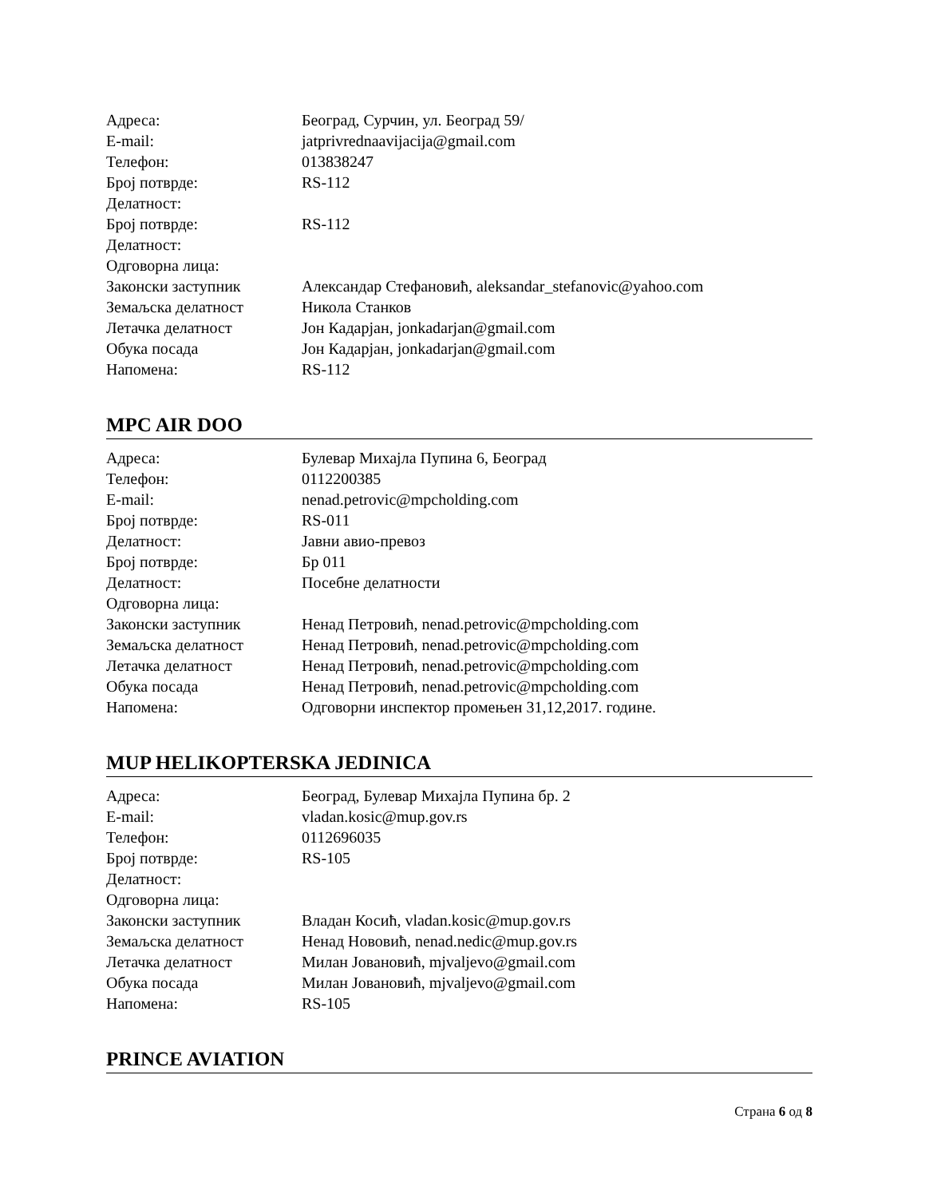| Адреса: | Београд, Сурчин, ул. Београд 59/ |
| E-mail: | jatprivrednaavijacija@gmail.com |
| Телефон: | 013838247 |
| Број потврде: | RS-112 |
| Делатност: | |
| Број потврде: | RS-112 |
| Делатност: | |
| Одговорна лица: | |
| Законски заступник | Александар Стефановић, aleksandar_stefanovic@yahoo.com |
| Земаљска делатност | Никола Станков |
| Летачка делатност | Јон Кадарјан, jonkadarjan@gmail.com |
| Обука посада | Јон Кадарјан, jonkadarjan@gmail.com |
| Напомена: | RS-112 |
MPC AIR DOO
| Адреса: | Булевар Михајла Пупина 6, Београд |
| Телефон: | 0112200385 |
| E-mail: | nenad.petrovic@mpcholding.com |
| Број потврде: | RS-011 |
| Делатност: | Јавни авио-превоз |
| Број потврде: | Бр 011 |
| Делатност: | Посебне делатности |
| Одговорна лица: | |
| Законски заступник | Ненад Петровић, nenad.petrovic@mpcholding.com |
| Земаљска делатност | Ненад Петровић, nenad.petrovic@mpcholding.com |
| Летачка делатност | Ненад Петровић, nenad.petrovic@mpcholding.com |
| Обука посада | Ненад Петровић, nenad.petrovic@mpcholding.com |
| Напомена: | Одговорни инспектор промењен 31,12,2017. године. |
MUP HELIKOPTERSKA JEDINICA
| Адреса: | Београд, Булевар Михајла Пупина бр. 2 |
| E-mail: | vladan.kosic@mup.gov.rs |
| Телефон: | 0112696035 |
| Број потврде: | RS-105 |
| Делатност: | |
| Одговорна лица: | |
| Законски заступник | Владан Косић, vladan.kosic@mup.gov.rs |
| Земаљска делатност | Ненад Нововић, nenad.nedic@mup.gov.rs |
| Летачка делатност | Милан Јовановић, mjvaljevo@gmail.com |
| Обука посада | Милан Јовановић, mjvaljevo@gmail.com |
| Напомена: | RS-105 |
PRINCE AVIATION
Страна 6 од 8